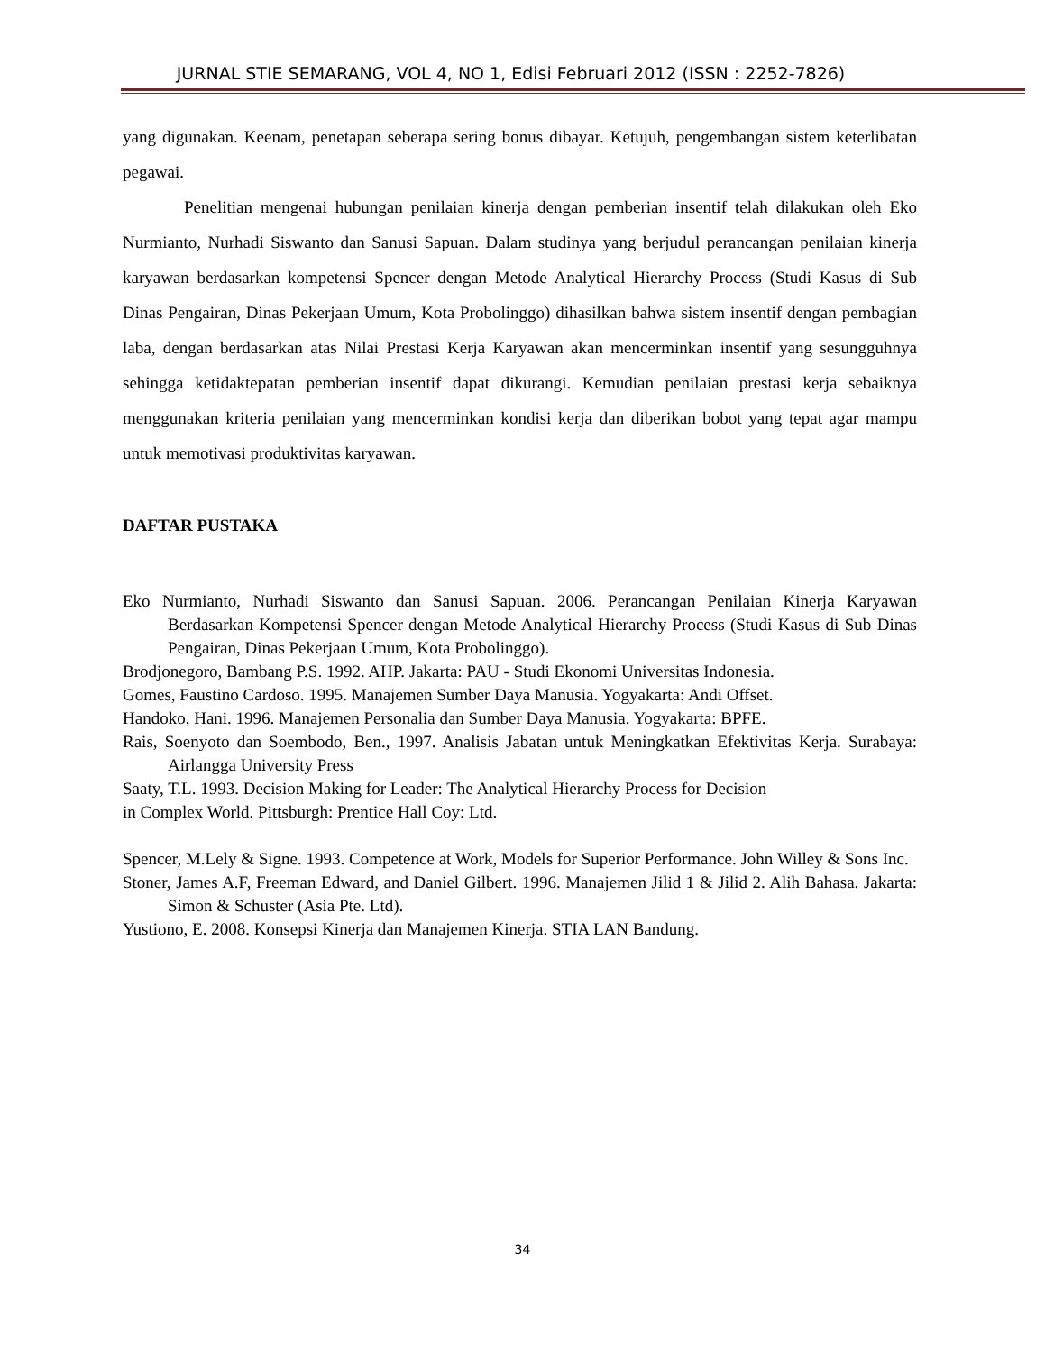JURNAL STIE SEMARANG, VOL 4, NO 1, Edisi Februari 2012 (ISSN : 2252-7826)
yang digunakan. Keenam, penetapan seberapa sering bonus dibayar. Ketujuh, pengembangan sistem keterlibatan pegawai.
Penelitian mengenai hubungan penilaian kinerja dengan pemberian insentif telah dilakukan oleh Eko Nurmianto, Nurhadi Siswanto dan Sanusi Sapuan. Dalam studinya yang berjudul perancangan penilaian kinerja karyawan berdasarkan kompetensi Spencer dengan Metode Analytical Hierarchy Process (Studi Kasus di Sub Dinas Pengairan, Dinas Pekerjaan Umum, Kota Probolinggo) dihasilkan bahwa sistem insentif dengan pembagian laba, dengan berdasarkan atas Nilai Prestasi Kerja Karyawan akan mencerminkan insentif yang sesungguhnya sehingga ketidaktepatan pemberian insentif dapat dikurangi. Kemudian penilaian prestasi kerja sebaiknya menggunakan kriteria penilaian yang mencerminkan kondisi kerja dan diberikan bobot yang tepat agar mampu untuk memotivasi produktivitas karyawan.
DAFTAR PUSTAKA
Eko Nurmianto, Nurhadi Siswanto dan Sanusi Sapuan. 2006. Perancangan Penilaian Kinerja Karyawan Berdasarkan Kompetensi Spencer dengan Metode Analytical Hierarchy Process (Studi Kasus di Sub Dinas Pengairan, Dinas Pekerjaan Umum, Kota Probolinggo).
Brodjonegoro, Bambang P.S. 1992. AHP. Jakarta: PAU - Studi Ekonomi Universitas Indonesia.
Gomes, Faustino Cardoso. 1995. Manajemen Sumber Daya Manusia. Yogyakarta: Andi Offset.
Handoko, Hani. 1996. Manajemen Personalia dan Sumber Daya Manusia. Yogyakarta: BPFE.
Rais, Soenyoto dan Soembodo, Ben., 1997. Analisis Jabatan untuk Meningkatkan Efektivitas Kerja. Surabaya: Airlangga University Press
Saaty, T.L. 1993. Decision Making for Leader: The Analytical Hierarchy Process for Decision
in Complex World. Pittsburgh: Prentice Hall Coy: Ltd.
Spencer, M.Lely & Signe. 1993. Competence at Work, Models for Superior Performance. John Willey & Sons Inc.
Stoner, James A.F, Freeman Edward, and Daniel Gilbert. 1996. Manajemen Jilid 1 & Jilid 2. Alih Bahasa. Jakarta: Simon & Schuster (Asia Pte. Ltd).
Yustiono, E. 2008. Konsepsi Kinerja dan Manajemen Kinerja. STIA LAN Bandung.
34